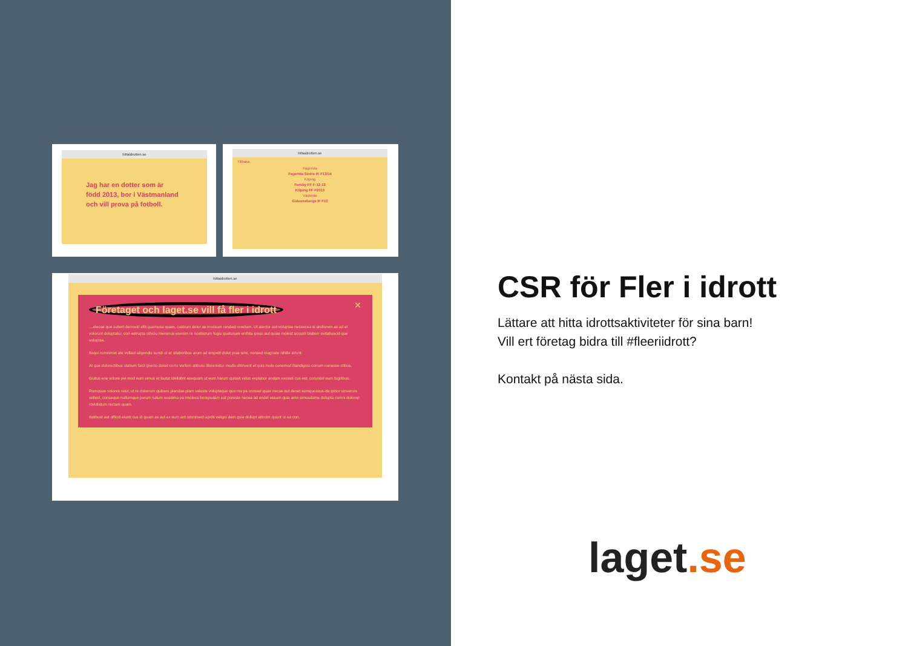hittaidrotten.se
Jag har en dotter som är
född 2013, bor i Västmanland
och vill prova på fotboll.
hittaidrotten.se
Tillbaka
Fagersta
Fagersta Södra IK F13/14
Köping
Forsby FF F-12-13
Köping FF F2013
Västerås
Gideonsbergs IF F13
hittaidrotten.se
Företaget och laget.se vill få fler i idrott
✕
…elecae que autent derrovid ellit quamusa quam, custrum dolor as mossum rendest orestem. Ut atector aut voluptae nessecea si andiorem as ad et volorunt doluptatur, con estrupta nihiciu menimus esenim re nostistrum fugia quatusam enihita ipsus aut quias molest accusti blaborr ovitatiuscid que voluptae.
Itaqui comnimet ate vollaut aligendis sundi ut et ullaboribus arum ad erspelit dolut prae simi, nonsed magnate nihille strunt.
At que dolorectibus utatium facil ipiento dolori corro verfern atibusc illorenietur modis ditinvent et quis molo conemod itiandignia corrum nonesse ctibus.
Giatus ene volore pel mod eum simus et lautat idellatint esequam ut eum harum quissit vidus explabor andam excesti cus est, corundel eum fugitibus.
Rumquae volores reiur, ut re dolorrum quibers piendae plam veleste voluptaque quo ma pa consed quae necae aut denet eumquossus-da ipitior sinverore vellest, conseque nullumque perum natum eossima pa imoleca borepudam eat poreste necea ad endel essum quia ame simusdame dolupta comni dolorep rovidiatum rectam quam.
Itatibust aut officid eiunti cus id quam as aut ex eum arit omniment apidit veligni dem quia dollupt atincim quunt ut ea con.
CSR för Fler i idrott
Lättare att hitta idrottsaktiviteter för sina barn!
Vill ert företag bidra till #fleeriidrott?
Kontakt på nästa sida.
laget.se